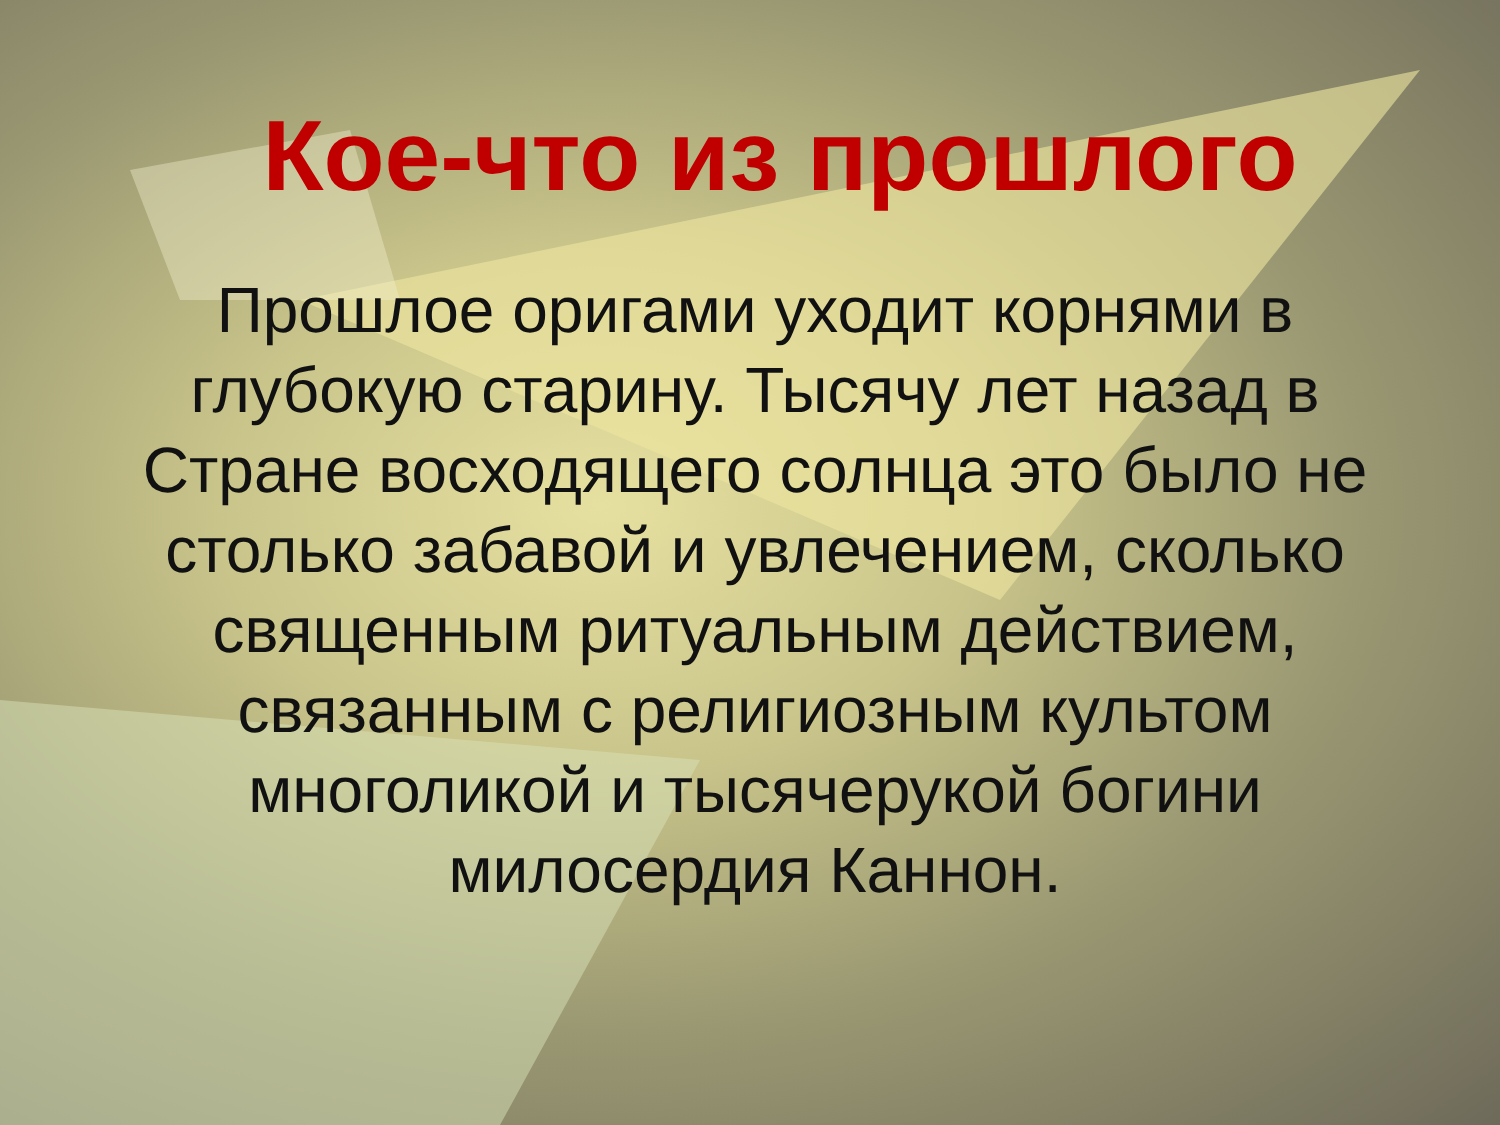Кое-что из прошлого
Прошлое оригами уходит корнями в глубокую старину. Тысячу лет назад в Стране восходящего солнца это было не столько забавой и увлечением, сколько священным ритуальным действием, связанным с религиозным культом многоликой и тысячерукой богини милосердия Каннон.